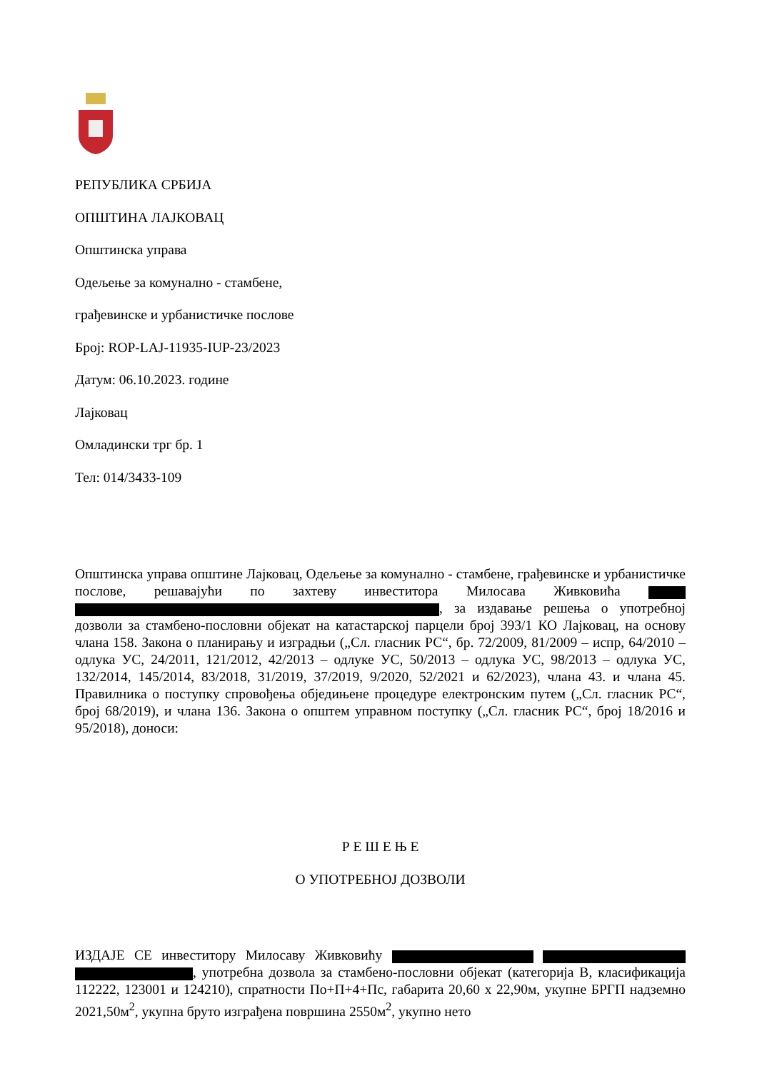РЕПУБЛИКА СРБИЈА
ОПШТИНА ЛАЈКОВАЦ
Општинска управа
Одељење за комунално - стамбене,
грађевинске и урбанистичке послове
Број: ROP-LAJ-11935-IUP-23/2023
Датум: 06.10.2023. године
Лајковац
Омладински трг бр. 1
Тел: 014/3433-109
Општинска управа општине Лајковац, Одељење за комунално - стамбене, грађевинске и урбанистичке послове, решавајући по захтеву инвеститора Милосава Живковића , за издавање решења о употребној дозволи за стамбено-пословни објекат на катастарској парцели број 393/1 КО Лајковац, на основу члана 158. Закона о планирању и изградњи („Сл. гласник РС“, бр. 72/2009, 81/2009 – испр, 64/2010 – одлука УС, 24/2011, 121/2012, 42/2013 – одлуке УС, 50/2013 – одлука УС, 98/2013 – одлука УС, 132/2014, 145/2014, 83/2018, 31/2019, 37/2019, 9/2020, 52/2021 и 62/2023), члана 43. и члана 45. Правилника о поступку спровођења обједињене процедуре електронским путем („Сл. гласник РС“, број 68/2019), и члана 136. Закона о општем управном поступку („Сл. гласник РС“, број 18/2016 и 95/2018), доноси:
Р Е Ш Е Њ Е
О УПОТРЕБНОЈ ДОЗВОЛИ
ИЗДАЈЕ СЕ инвеститору Милосаву Живковићу , употребна дозвола за стамбено-пословни објекат (категорија В, класификација 112222, 123001 и 124210), спратности По+П+4+Пс, габарита 20,60 x 22,90м, укупне БРГП надземно 2021,50м<sup>2</sup>, укупна бруто изграђена површина 2550м<sup>2</sup>, укупно нето